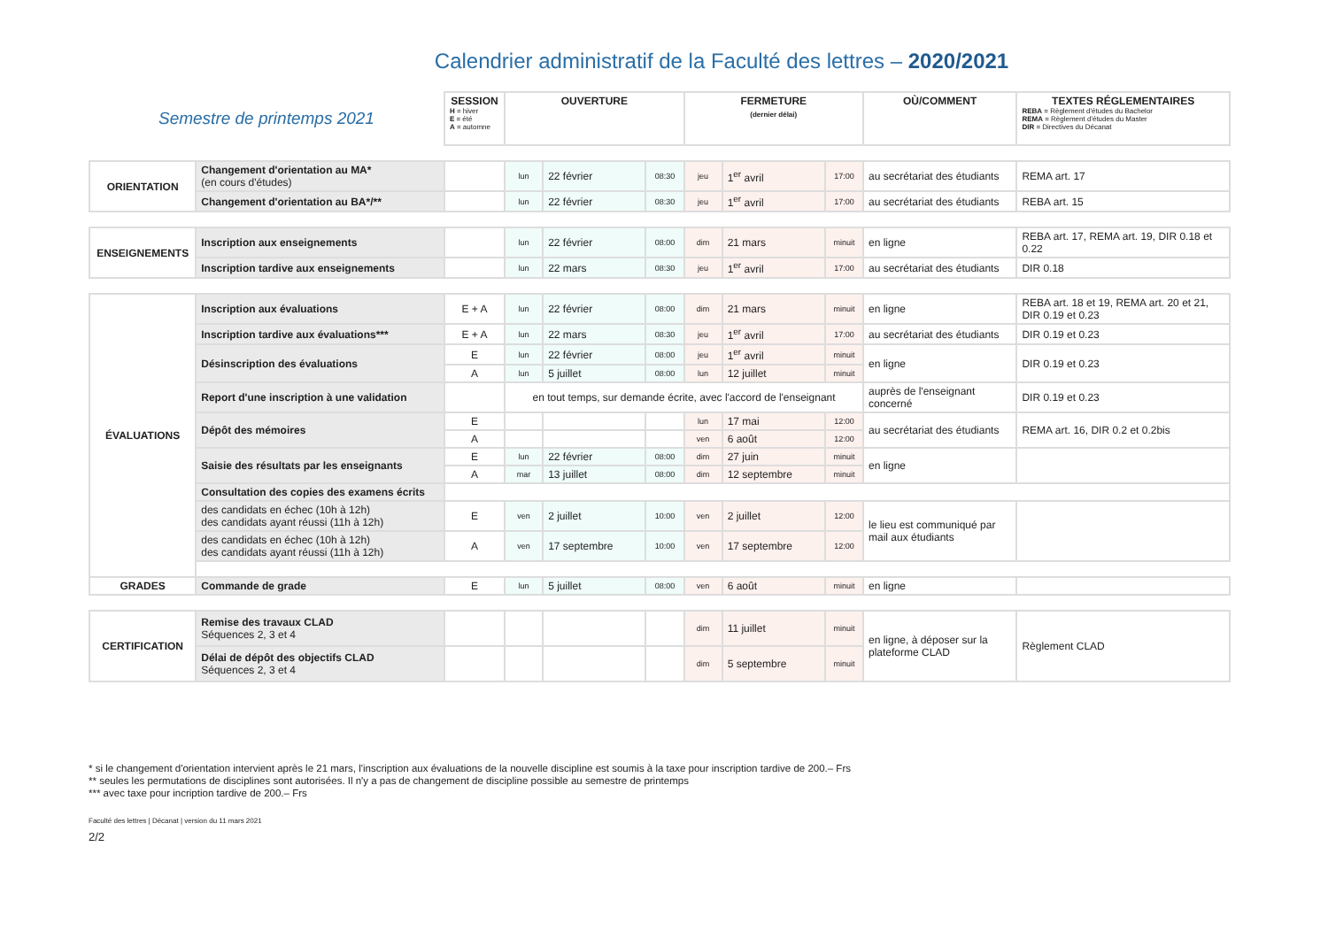Calendrier administratif de la Faculté des lettres – 2020/2021
| Semestre de printemps 2021 | | SESSION H = hiver E = été A = automne | OUVERTURE | | | FERMETURE (dernier délai) | | | OÙ/COMMENT | TEXTES RÉGLEMENTAIRES REBA = Règlement d'études du Bachelor REMA = Règlement d'études du Master DIR = Directives du Décanat |
| ORIENTATION | Changement d'orientation au MA* (en cours d'études) | | lun | 22 février | 08:30 | jeu | 1<sup>er</sup> avril | 17:00 | au secrétariat des étudiants | REMA art. 17 |
| | Changement d'orientation au BA*/** | | lun | 22 février | 08:30 | jeu | 1<sup>er</sup> avril | 17:00 | au secrétariat des étudiants | REBA art. 15 |
| ENSEIGNEMENTS | Inscription aux enseignements | | lun | 22 février | 08:00 | dim | 21 mars | minuit | en ligne | REBA art. 17, REMA art. 19, DIR 0.18 et 0.22 |
| | Inscription tardive aux enseignements | | lun | 22 mars | 08:30 | jeu | 1<sup>er</sup> avril | 17:00 | au secrétariat des étudiants | DIR 0.18 |
| ÉVALUATIONS | Inscription aux évaluations | E + A | lun | 22 février | 08:00 | dim | 21 mars | minuit | en ligne | REBA art. 18 et 19, REMA art. 20 et 21, DIR 0.19 et 0.23 |
| | Inscription tardive aux évaluations*** | E + A | lun | 22 mars | 08:30 | jeu | 1<sup>er</sup> avril | 17:00 | au secrétariat des étudiants | DIR 0.19 et 0.23 |
| | Désinscription des évaluations | E | lun | 22 février | 08:00 | jeu | 1<sup>er</sup> avril | minuit | en ligne | DIR 0.19 et 0.23 |
| | | A | lun | 5 juillet | 08:00 | lun | 12 juillet | minuit | | |
| | Report d'une inscription à une validation | | en tout temps, sur demande écrite, avec l'accord de l'enseignant | | | | | | auprès de l'enseignant concerné | DIR 0.19 et 0.23 |
| | Dépôt des mémoires | E | | | | lun | 17 mai | 12:00 | au secrétariat des étudiants | REMA art. 16, DIR 0.2 et 0.2bis |
| | | A | | | | ven | 6 août | 12:00 | | |
| | Saisie des résultats par les enseignants | E | lun | 22 février | 08:00 | dim | 27 juin | minuit | en ligne | |
| | | A | mar | 13 juillet | 08:00 | dim | 12 septembre | minuit | | |
| | Consultation des copies des examens écrits | | | | | | | | | |
| | des candidats en échec (10h à 12h) des candidats ayant réussi (11h à 12h) | E | ven | 2 juillet | 10:00 | ven | 2 juillet | 12:00 | le lieu est communiqué par mail aux étudiants | |
| | des candidats en échec (10h à 12h) des candidats ayant réussi (11h à 12h) | A | ven | 17 septembre | 10:00 | ven | 17 septembre | 12:00 | | |
| GRADES | Commande de grade | E | lun | 5 juillet | 08:00 | ven | 6 août | minuit | en ligne | |
| CERTIFICATION | Remise des travaux CLAD Séquences 2, 3 et 4 | | | | | dim | 11 juillet | minuit | en ligne, à déposer sur la plateforme CLAD | Règlement CLAD |
| | Délai de dépôt des objectifs CLAD Séquences 2, 3 et 4 | | | | | dim | 5 septembre | minuit | | |
* si le changement d'orientation intervient après le 21 mars, l'inscription aux évaluations de la nouvelle discipline est soumis à la taxe pour inscription tardive de 200.– Frs
** seules les permutations de disciplines sont autorisées. Il n'y a pas de changement de discipline possible au semestre de printemps
*** avec taxe pour incription tardive de 200.– Frs
Faculté des lettres | Décanat | version du 11 mars 2021
2/2